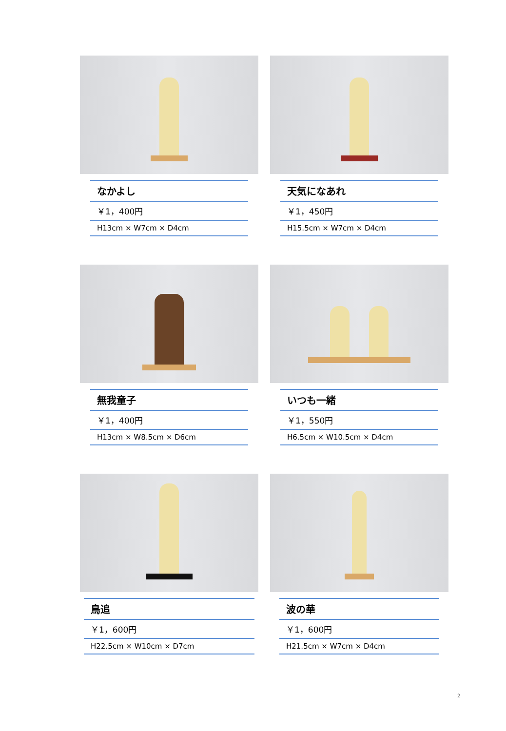なかよし
￥1，400円
H13cm × W7cm × D4cm
天気になあれ
￥1，450円
H15.5cm × W7cm × D4cm
無我童子
￥1，400円
H13cm × W8.5cm × D6cm
いつも一緒
￥1，550円
H6.5cm × W10.5cm × D4cm
鳥追
￥1，600円
H22.5cm × W10cm × D7cm
波の華
￥1，600円
H21.5cm × W7cm × D4cm
2